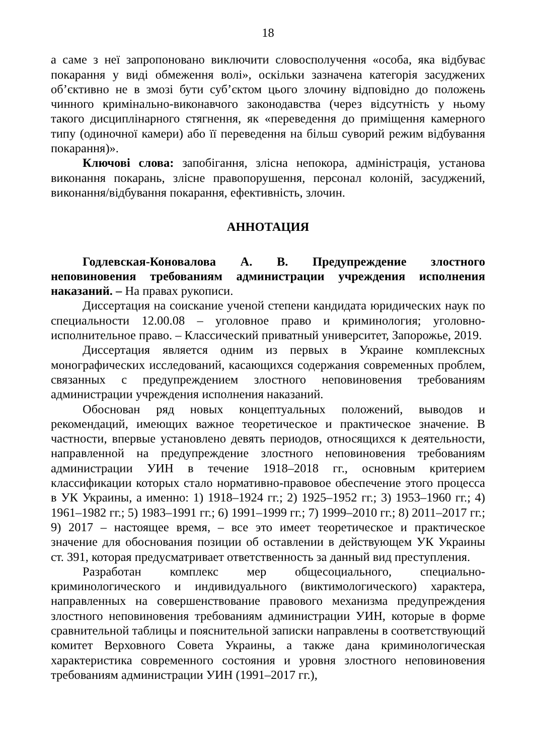18
а саме з неї запропоновано виключити словосполучення «особа, яка відбуває покарання у виді обмеження волі», оскільки зазначена категорія засуджених об’єктивно не в змозі бути суб’єктом цього злочину відповідно до положень чинного кримінально-виконавчого законодавства (через відсутність у ньому такого дисциплінарного стягнення, як «переведення до приміщення камерного типу (одиночної камери) або її переведення на більш суворий режим відбування покарання)».
Ключові слова: запобігання, злісна непокора, адміністрація, установа виконання покарань, злісне правопорушення, персонал колоній, засуджений, виконання/відбування покарання, ефективність, злочин.
АННОТАЦИЯ
Годлевская-Коновалова А. В. Предупреждение злостного неповиновения требованиям администрации учреждения исполнения наказаний. – На правах рукописи.
Диссертация на соискание ученой степени кандидата юридических наук по специальности 12.00.08 – уголовное право и криминология; уголовно-исполнительное право. – Классический приватный университет, Запорожье, 2019.
Диссертация является одним из первых в Украине комплексных монографических исследований, касающихся содержания современных проблем, связанных с предупреждением злостного неповиновения требованиям администрации учреждения исполнения наказаний.
Обоснован ряд новых концептуальных положений, выводов и рекомендаций, имеющих важное теоретическое и практическое значение. В частности, впервые установлено девять периодов, относящихся к деятельности, направленной на предупреждение злостного неповиновения требованиям администрации УИН в течение 1918–2018 гг., основным критерием классификации которых стало нормативно-правовое обеспечение этого процесса в УК Украины, а именно: 1) 1918–1924 гг.; 2) 1925–1952 гг.; 3) 1953–1960 гг.; 4) 1961–1982 гг.; 5) 1983–1991 гг.; 6) 1991–1999 гг.; 7) 1999–2010 гг.; 8) 2011–2017 гг.; 9) 2017 – настоящее время, – все это имеет теоретическое и практическое значение для обоснования позиции об оставлении в действующем УК Украины ст. 391, которая предусматривает ответственность за данный вид преступления.
Разработан комплекс мер общесоциального, специально-криминологического и индивидуального (виктимологического) характера, направленных на совершенствование правового механизма предупреждения злостного неповиновения требованиям администрации УИН, которые в форме сравнительной таблицы и пояснительной записки направлены в соответствующий комитет Верховного Совета Украины, а также дана криминологическая характеристика современного состояния и уровня злостного неповиновения требованиям администрации УИН (1991–2017 гг.),